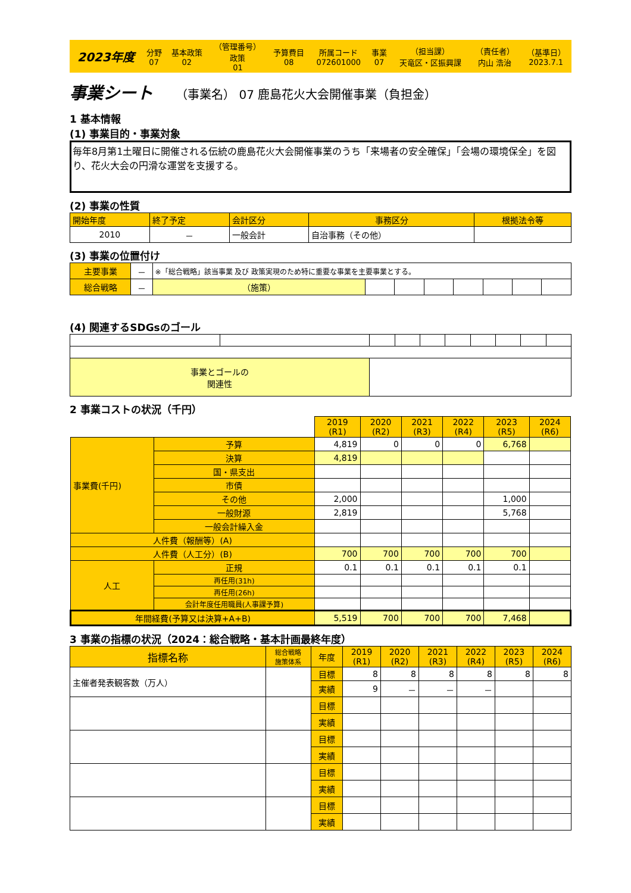| 2023年度 | 分野 07 | 基本政策 02 | （管理番号） 政策 01 | 予算費目 08 | 所属コード 072601000 | 事業 07 | （担当課） 天竜区・区振興課 | （責任者） 内山 浩治 | （基準日） 2023.7.1 |
事業シート （事業名） 07 鹿島花火大会開催事業（負担金）
1 基本情報
(1) 事業目的・事業対象
毎年8月第1土曜日に開催される伝統の鹿島花火大会開催事業のうち「来場者の安全確保」「会場の環境保全」を図り、花火大会の円滑な運営を支援する。
(2) 事業の性質
| 開始年度 | 終了予定 | 会計区分 | 事務区分 | 根拠法令等 |
| 2010 | － | 一般会計 | 自治事務（その他） | |
(3) 事業の位置付け
| 主要事業 | － | ※「総合戦略」該当事業 及び 政策実現のため特に重要な事業を主要事業とする。 | | | | | | | |
| 総合戦略 | － | （施策） | | | | | | | |
(4) 関連するSDGsのゴール
| 事業とゴールの 関連性 | | | | | | | | | |
2 事業コストの状況（千円）
| | | 2019 (R1) | 2020 (R2) | 2021 (R3) | 2022 (R4) | 2023 (R5) | 2024 (R6) |
| 事業費(千円) | 予算 | 4,819 | 0 | 0 | 0 | 6,768 | |
| | 決算 | 4,819 | | | | | |
| | 国・県支出 | | | | | | |
| | 市債 | | | | | | |
| | その他 | 2,000 | | | | 1,000 | |
| | 一般財源 | 2,819 | | | | 5,768 | |
| | 一般会計繰入金 | | | | | | |
| 人件費（報酬等）(A) | | | | | | | |
| 人件費（人工分）(B) | | 700 | 700 | 700 | 700 | 700 | |
| 人工 | 正規 | 0.1 | 0.1 | 0.1 | 0.1 | 0.1 | |
| | 再任用(31h) | | | | | | |
| | 再任用(26h) | | | | | | |
| | 会計年度任用職員(人事課予算) | | | | | | |
| 年間経費(予算又は決算+A+B) | | 5,519 | 700 | 700 | 700 | 7,468 | |
3 事業の指標の状況（2024：総合戦略・基本計画最終年度）
| 指標名称 | 総合戦略 施策体系 | 年度 | 2019 (R1) | 2020 (R2) | 2021 (R3) | 2022 (R4) | 2023 (R5) | 2024 (R6) |
| 主催者発表観客数（万人） | | 目標 | 8 | 8 | 8 | 8 | 8 | 8 |
| | | 実績 | 9 | － | － | － | | |
| | | 目標 | | | | | | |
| | | 実績 | | | | | | |
| | | 目標 | | | | | | |
| | | 実績 | | | | | | |
| | | 目標 | | | | | | |
| | | 実績 | | | | | | |
| | | 目標 | | | | | | |
| | | 実績 | | | | | | |